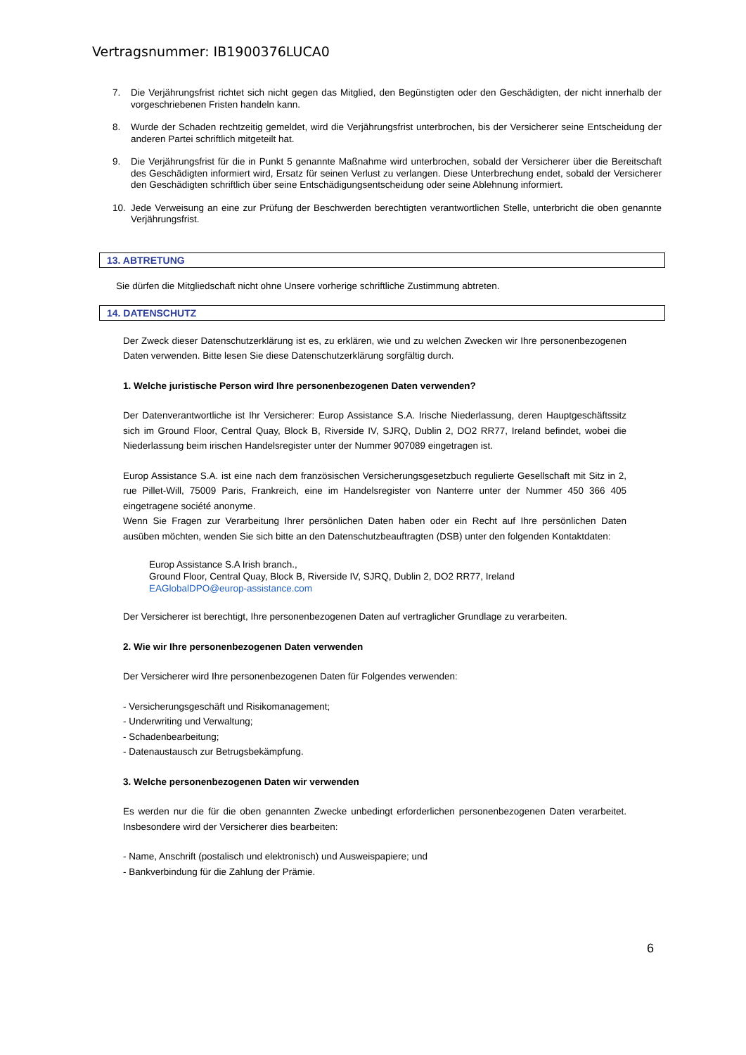Vertragsnummer: IB1900376LUCA0
7. Die Verjährungsfrist richtet sich nicht gegen das Mitglied, den Begünstigten oder den Geschädigten, der nicht innerhalb der vorgeschriebenen Fristen handeln kann.
8. Wurde der Schaden rechtzeitig gemeldet, wird die Verjährungsfrist unterbrochen, bis der Versicherer seine Entscheidung der anderen Partei schriftlich mitgeteilt hat.
9. Die Verjährungsfrist für die in Punkt 5 genannte Maßnahme wird unterbrochen, sobald der Versicherer über die Bereitschaft des Geschädigten informiert wird, Ersatz für seinen Verlust zu verlangen. Diese Unterbrechung endet, sobald der Versicherer den Geschädigten schriftlich über seine Entschädigungsentscheidung oder seine Ablehnung informiert.
10. Jede Verweisung an eine zur Prüfung der Beschwerden berechtigten verantwortlichen Stelle, unterbricht die oben genannte Verjährungsfrist.
13. ABTRETUNG
Sie dürfen die Mitgliedschaft nicht ohne Unsere vorherige schriftliche Zustimmung abtreten.
14. DATENSCHUTZ
Der Zweck dieser Datenschutzerklärung ist es, zu erklären, wie und zu welchen Zwecken wir Ihre personenbezogenen Daten verwenden. Bitte lesen Sie diese Datenschutzerklärung sorgfältig durch.
1. Welche juristische Person wird Ihre personenbezogenen Daten verwenden?
Der Datenverantwortliche ist Ihr Versicherer: Europ Assistance S.A. Irische Niederlassung, deren Hauptgeschäftssitz sich im Ground Floor, Central Quay, Block B, Riverside IV, SJRQ, Dublin 2, DO2 RR77, Ireland befindet, wobei die Niederlassung beim irischen Handelsregister unter der Nummer 907089 eingetragen ist.
Europ Assistance S.A. ist eine nach dem französischen Versicherungsgesetzbuch regulierte Gesellschaft mit Sitz in 2, rue Pillet-Will, 75009 Paris, Frankreich, eine im Handelsregister von Nanterre unter der Nummer 450 366 405 eingetragene société anonyme.
Wenn Sie Fragen zur Verarbeitung Ihrer persönlichen Daten haben oder ein Recht auf Ihre persönlichen Daten ausüben möchten, wenden Sie sich bitte an den Datenschutzbeauftragten (DSB) unter den folgenden Kontaktdaten:
Europ Assistance S.A Irish branch.,
Ground Floor, Central Quay, Block B, Riverside IV, SJRQ, Dublin 2, DO2 RR77, Ireland
EAGlobalDPO@europ-assistance.com
Der Versicherer ist berechtigt, Ihre personenbezogenen Daten auf vertraglicher Grundlage zu verarbeiten.
2. Wie wir Ihre personenbezogenen Daten verwenden
Der Versicherer wird Ihre personenbezogenen Daten für Folgendes verwenden:
- Versicherungsgeschäft und Risikomanagement;
- Underwriting und Verwaltung;
- Schadenbearbeitung;
- Datenaustausch zur Betrugsbekämpfung.
3. Welche personenbezogenen Daten wir verwenden
Es werden nur die für die oben genannten Zwecke unbedingt erforderlichen personenbezogenen Daten verarbeitet. Insbesondere wird der Versicherer dies bearbeiten:
- Name, Anschrift (postalisch und elektronisch) und Ausweispapiere; und
- Bankverbindung für die Zahlung der Prämie.
6